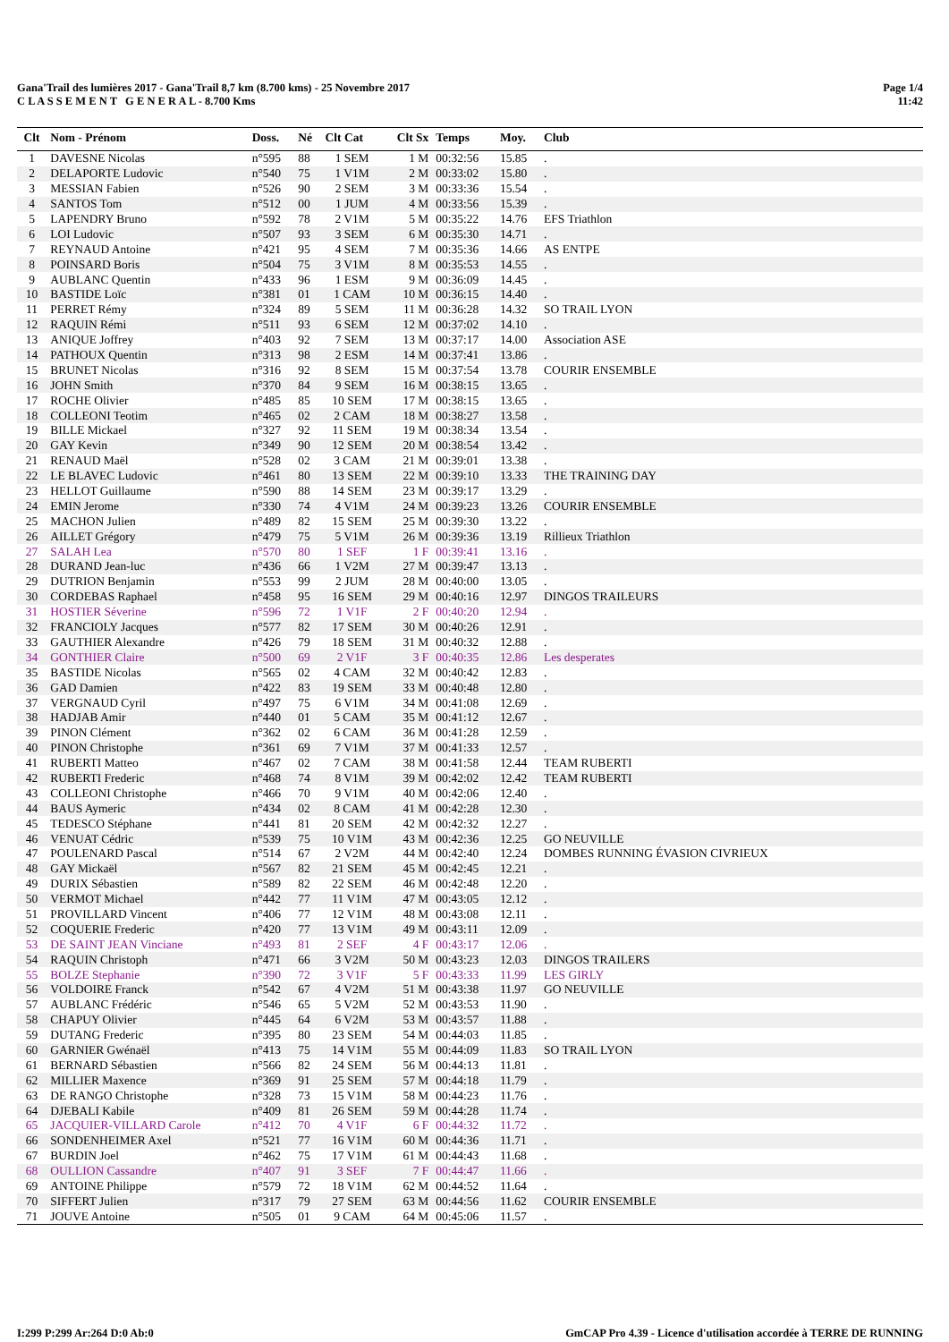Page 1/4
11:42
Gana'Trail des lumières 2017 - Gana'Trail 8,7 km (8.700 kms) - 25 Novembre 2017
C L A S S E M E N T G E N E R A L - 8.700 Kms
| Clt | Nom - Prénom | Doss. | Né | Clt Cat | Clt Sx | Temps | Moy. | Club |
| --- | --- | --- | --- | --- | --- | --- | --- | --- |
| 1 | DAVESNE Nicolas | n°595 | 88 | 1 SEM | 1 M | 00:32:56 | 15.85 | . |
| 2 | DELAPORTE Ludovic | n°540 | 75 | 1 V1M | 2 M | 00:33:02 | 15.80 | . |
| 3 | MESSIAN Fabien | n°526 | 90 | 2 SEM | 3 M | 00:33:36 | 15.54 | . |
| 4 | SANTOS Tom | n°512 | 00 | 1 JUM | 4 M | 00:33:56 | 15.39 | . |
| 5 | LAPENDRY Bruno | n°592 | 78 | 2 V1M | 5 M | 00:35:22 | 14.76 | EFS Triathlon |
| 6 | LOI Ludovic | n°507 | 93 | 3 SEM | 6 M | 00:35:30 | 14.71 | . |
| 7 | REYNAUD Antoine | n°421 | 95 | 4 SEM | 7 M | 00:35:36 | 14.66 | AS ENTPE |
| 8 | POINSARD Boris | n°504 | 75 | 3 V1M | 8 M | 00:35:53 | 14.55 | . |
| 9 | AUBLANC Quentin | n°433 | 96 | 1 ESM | 9 M | 00:36:09 | 14.45 | . |
| 10 | BASTIDE Loïc | n°381 | 01 | 1 CAM | 10 M | 00:36:15 | 14.40 | . |
| 11 | PERRET Rémy | n°324 | 89 | 5 SEM | 11 M | 00:36:28 | 14.32 | SO TRAIL LYON |
| 12 | RAQUIN Rémi | n°511 | 93 | 6 SEM | 12 M | 00:37:02 | 14.10 | . |
| 13 | ANIQUE Joffrey | n°403 | 92 | 7 SEM | 13 M | 00:37:17 | 14.00 | Association ASE |
| 14 | PATHOUX Quentin | n°313 | 98 | 2 ESM | 14 M | 00:37:41 | 13.86 | . |
| 15 | BRUNET Nicolas | n°316 | 92 | 8 SEM | 15 M | 00:37:54 | 13.78 | COURIR ENSEMBLE |
| 16 | JOHN Smith | n°370 | 84 | 9 SEM | 16 M | 00:38:15 | 13.65 | . |
| 17 | ROCHE Olivier | n°485 | 85 | 10 SEM | 17 M | 00:38:15 | 13.65 | . |
| 18 | COLLEONI Teotim | n°465 | 02 | 2 CAM | 18 M | 00:38:27 | 13.58 | . |
| 19 | BILLE Mickael | n°327 | 92 | 11 SEM | 19 M | 00:38:34 | 13.54 | . |
| 20 | GAY Kevin | n°349 | 90 | 12 SEM | 20 M | 00:38:54 | 13.42 | . |
| 21 | RENAUD Maël | n°528 | 02 | 3 CAM | 21 M | 00:39:01 | 13.38 | . |
| 22 | LE BLAVEC Ludovic | n°461 | 80 | 13 SEM | 22 M | 00:39:10 | 13.33 | THE TRAINING DAY |
| 23 | HELLOT Guillaume | n°590 | 88 | 14 SEM | 23 M | 00:39:17 | 13.29 | . |
| 24 | EMIN Jerome | n°330 | 74 | 4 V1M | 24 M | 00:39:23 | 13.26 | COURIR ENSEMBLE |
| 25 | MACHON Julien | n°489 | 82 | 15 SEM | 25 M | 00:39:30 | 13.22 | . |
| 26 | AILLET Grégory | n°479 | 75 | 5 V1M | 26 M | 00:39:36 | 13.19 | Rillieux Triathlon |
| 27 | SALAH Lea | n°570 | 80 | 1 SEF | 1 F | 00:39:41 | 13.16 | . |
| 28 | DURAND Jean-luc | n°436 | 66 | 1 V2M | 27 M | 00:39:47 | 13.13 | . |
| 29 | DUTRION Benjamin | n°553 | 99 | 2 JUM | 28 M | 00:40:00 | 13.05 | . |
| 30 | CORDEBAS Raphael | n°458 | 95 | 16 SEM | 29 M | 00:40:16 | 12.97 | DINGOS TRAILEURS |
| 31 | HOSTIER Séverine | n°596 | 72 | 1 V1F | 2 F | 00:40:20 | 12.94 | . |
| 32 | FRANCIOLY Jacques | n°577 | 82 | 17 SEM | 30 M | 00:40:26 | 12.91 | . |
| 33 | GAUTHIER Alexandre | n°426 | 79 | 18 SEM | 31 M | 00:40:32 | 12.88 | . |
| 34 | GONTHIER Claire | n°500 | 69 | 2 V1F | 3 F | 00:40:35 | 12.86 | Les desperates |
| 35 | BASTIDE Nicolas | n°565 | 02 | 4 CAM | 32 M | 00:40:42 | 12.83 | . |
| 36 | GAD Damien | n°422 | 83 | 19 SEM | 33 M | 00:40:48 | 12.80 | . |
| 37 | VERGNAUD Cyril | n°497 | 75 | 6 V1M | 34 M | 00:41:08 | 12.69 | . |
| 38 | HADJAB Amir | n°440 | 01 | 5 CAM | 35 M | 00:41:12 | 12.67 | . |
| 39 | PINON Clément | n°362 | 02 | 6 CAM | 36 M | 00:41:28 | 12.59 | . |
| 40 | PINON Christophe | n°361 | 69 | 7 V1M | 37 M | 00:41:33 | 12.57 | . |
| 41 | RUBERTI Matteo | n°467 | 02 | 7 CAM | 38 M | 00:41:58 | 12.44 | TEAM RUBERTI |
| 42 | RUBERTI Frederic | n°468 | 74 | 8 V1M | 39 M | 00:42:02 | 12.42 | TEAM RUBERTI |
| 43 | COLLEONI Christophe | n°466 | 70 | 9 V1M | 40 M | 00:42:06 | 12.40 | . |
| 44 | BAUS Aymeric | n°434 | 02 | 8 CAM | 41 M | 00:42:28 | 12.30 | . |
| 45 | TEDESCO Stéphane | n°441 | 81 | 20 SEM | 42 M | 00:42:32 | 12.27 | . |
| 46 | VENUAT Cédric | n°539 | 75 | 10 V1M | 43 M | 00:42:36 | 12.25 | GO NEUVILLE |
| 47 | POULENARD Pascal | n°514 | 67 | 2 V2M | 44 M | 00:42:40 | 12.24 | DOMBES RUNNING ÉVASION CIVRIEUX |
| 48 | GAY Mickaël | n°567 | 82 | 21 SEM | 45 M | 00:42:45 | 12.21 | . |
| 49 | DURIX Sébastien | n°589 | 82 | 22 SEM | 46 M | 00:42:48 | 12.20 | . |
| 50 | VERMOT Michael | n°442 | 77 | 11 V1M | 47 M | 00:43:05 | 12.12 | . |
| 51 | PROVILLARD Vincent | n°406 | 77 | 12 V1M | 48 M | 00:43:08 | 12.11 | . |
| 52 | COQUERIE Frederic | n°420 | 77 | 13 V1M | 49 M | 00:43:11 | 12.09 | . |
| 53 | DE SAINT JEAN Vinciane | n°493 | 81 | 2 SEF | 4 F | 00:43:17 | 12.06 | . |
| 54 | RAQUIN Christoph | n°471 | 66 | 3 V2M | 50 M | 00:43:23 | 12.03 | DINGOS TRAILERS |
| 55 | BOLZE Stephanie | n°390 | 72 | 3 V1F | 5 F | 00:43:33 | 11.99 | LES GIRLY |
| 56 | VOLDOIRE Franck | n°542 | 67 | 4 V2M | 51 M | 00:43:38 | 11.97 | GO NEUVILLE |
| 57 | AUBLANC Frédéric | n°546 | 65 | 5 V2M | 52 M | 00:43:53 | 11.90 | . |
| 58 | CHAPUY Olivier | n°445 | 64 | 6 V2M | 53 M | 00:43:57 | 11.88 | . |
| 59 | DUTANG Frederic | n°395 | 80 | 23 SEM | 54 M | 00:44:03 | 11.85 | . |
| 60 | GARNIER Gwénaël | n°413 | 75 | 14 V1M | 55 M | 00:44:09 | 11.83 | SO TRAIL LYON |
| 61 | BERNARD Sébastien | n°566 | 82 | 24 SEM | 56 M | 00:44:13 | 11.81 | . |
| 62 | MILLIER Maxence | n°369 | 91 | 25 SEM | 57 M | 00:44:18 | 11.79 | . |
| 63 | DE RANGO Christophe | n°328 | 73 | 15 V1M | 58 M | 00:44:23 | 11.76 | . |
| 64 | DJEBALI Kabile | n°409 | 81 | 26 SEM | 59 M | 00:44:28 | 11.74 | . |
| 65 | JACQUIER-VILLARD Carole | n°412 | 70 | 4 V1F | 6 F | 00:44:32 | 11.72 | . |
| 66 | SONDENHEIMER Axel | n°521 | 77 | 16 V1M | 60 M | 00:44:36 | 11.71 | . |
| 67 | BURDIN Joel | n°462 | 75 | 17 V1M | 61 M | 00:44:43 | 11.68 | . |
| 68 | OULLION Cassandre | n°407 | 91 | 3 SEF | 7 F | 00:44:47 | 11.66 | . |
| 69 | ANTOINE Philippe | n°579 | 72 | 18 V1M | 62 M | 00:44:52 | 11.64 | . |
| 70 | SIFFERT Julien | n°317 | 79 | 27 SEM | 63 M | 00:44:56 | 11.62 | COURIR ENSEMBLE |
| 71 | JOUVE Antoine | n°505 | 01 | 9 CAM | 64 M | 00:45:06 | 11.57 | . |
GmCAP Pro 4.39 - Licence d'utilisation accordée à TERRE DE RUNNING I:299 P:299 Ar:264 D:0 Ab:0